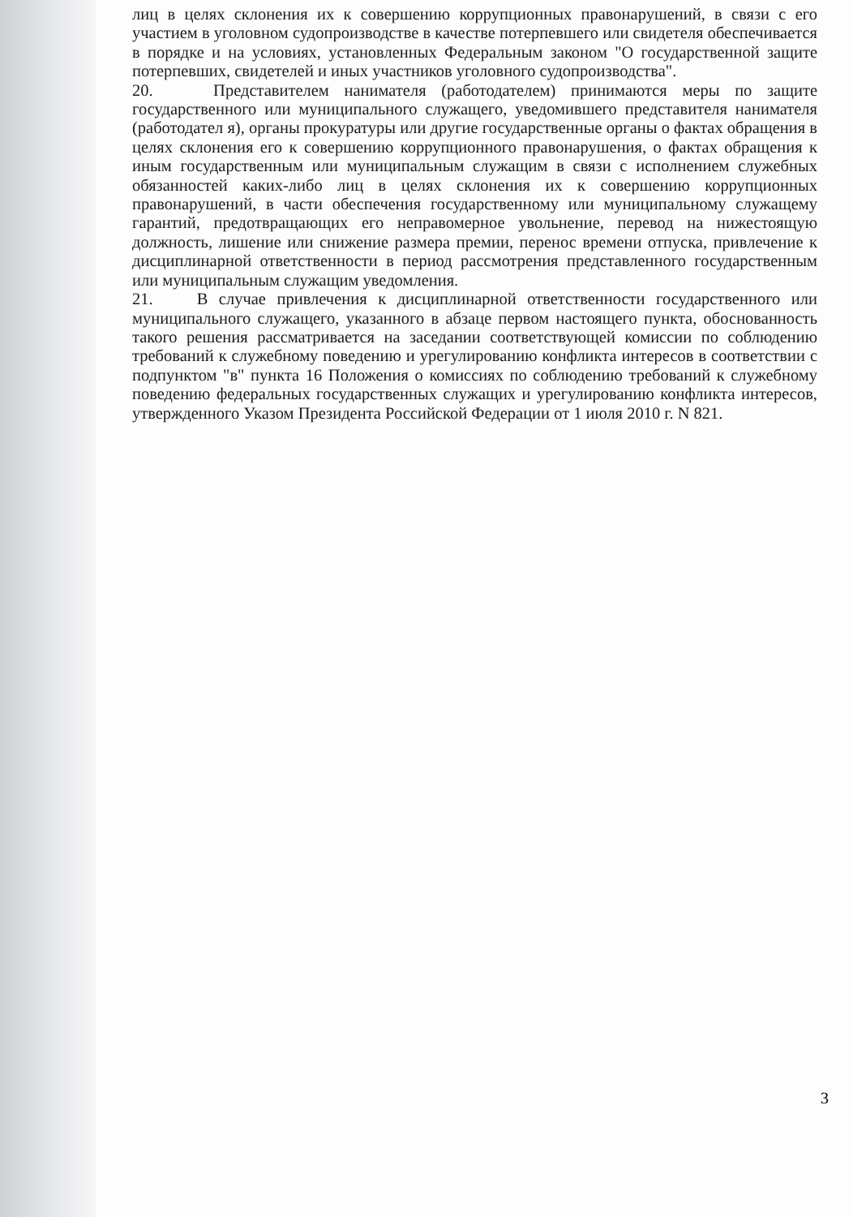лиц в целях склонения их к совершению коррупционных правонарушений, в связи с его участием в уголовном судопроизводстве в качестве потерпевшего или свидетеля обеспечивается в порядке и на условиях, установленных Федеральным законом "О государственной защите потерпевших, свидетелей и иных участников уголовного судопроизводства".
20. Представителем нанимателя (работодателем) принимаются меры по защите государственного или муниципального служащего, уведомившего представителя нанимателя (работодател я), органы прокуратуры или другие государственные органы о фактах обращения в целях склонения его к совершению коррупционного правонарушения, о фактах обращения к иным государственным или муниципальным служащим в связи с исполнением служебных обязанностей каких-либо лиц в целях склонения их к совершению коррупционных правонарушений, в части обеспечения государственному или муниципальному служащему гарантий, предотвращающих его неправомерное увольнение, перевод на нижестоящую должность, лишение или снижение размера премии, перенос времени отпуска, привлечение к дисциплинарной ответственности в период рассмотрения представленного государственным или муниципальным служащим уведомления.
21. В случае привлечения к дисциплинарной ответственности государственного или муниципального служащего, указанного в абзаце первом настоящего пункта, обоснованность такого решения рассматривается на заседании соответствующей комиссии по соблюдению требований к служебному поведению и урегулированию конфликта интересов в соответствии с подпунктом "в" пункта 16 Положения о комиссиях по соблюдению требований к служебному поведению федеральных государственных служащих и урегулированию конфликта интересов, утвержденного Указом Президента Российской Федерации от 1 июля 2010 г. N 821.
3